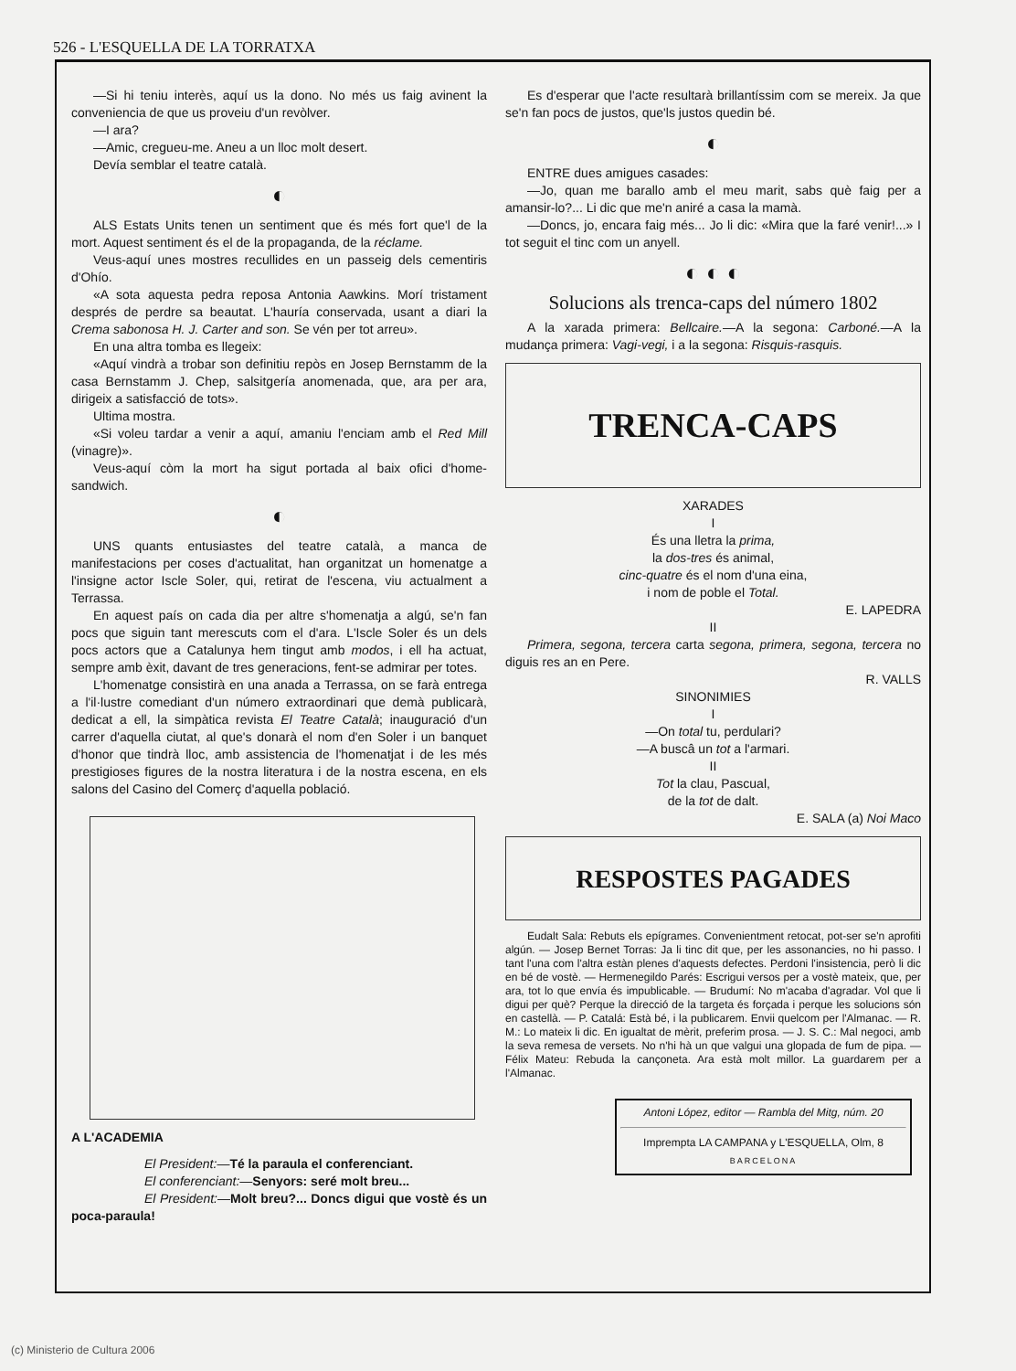526 - L'ESQUELLA DE LA TORRATXA
—Si hi teniu interès, aquí us la dono. No més us faig avinent la conveniencia de que us proveiu d'un revòlver.
—I ara?
—Amic, cregueu-me. Aneu a un lloc molt desert.
Devía semblar el teatre català.
◐
ALS Estats Units tenen un sentiment que és més fort que'l de la mort. Aquest sentiment és el de la propaganda, de la réclame.
Veus-aquí unes mostres recullides en un passeig dels cementiris d'Ohío.
«A sota aquesta pedra reposa Antonia Aawkins. Morí tristament després de perdre sa beautat. L'hauría conservada, usant a diari la Crema sabonosa H. J. Carter and son. Se vén per tot arreu».
En una altra tomba es llegeix:
«Aquí vindrà a trobar son definitiu repòs en Josep Bernstamm de la casa Bernstamm J. Chep, salsitgería anomenada, que, ara per ara, dirigeix a satisfacció de tots».
Ultima mostra.
«Si voleu tardar a venir a aquí, amaniu l'enciam amb el Red Mill (vinagre)».
Veus-aquí còm la mort ha sigut portada al baix ofici d'home-sandwich.
◐
UNS quants entusiastes del teatre català, a manca de manifestacions per coses d'actualitat, han organitzat un homenatge a l'insigne actor Iscle Soler, qui, retirat de l'escena, viu actualment a Terrassa.
En aquest país on cada dia per altre s'homenatja a algú, se'n fan pocs que siguin tant merescuts com el d'ara. L'Iscle Soler és un dels pocs actors que a Catalunya hem tingut amb modos, i ell ha actuat, sempre amb èxit, davant de tres generacions, fent-se admirar per totes.
L'homenatge consistirà en una anada a Terrassa, on se farà entrega a l'il·lustre comediant d'un número extraordinari que demà publicarà, dedicat a ell, la simpàtica revista El Teatre Català; inauguració d'un carrer d'aquella ciutat, al que's donarà el nom d'en Soler i un banquet d'honor que tindrà lloc, amb assistencia de l'homenatjat i de les més prestigioses figures de la nostra literatura i de la nostra escena, en els salons del Casino del Comerç d'aquella població.
A L'ACADEMIA
El President:—Té la paraula el conferenciant.
El conferenciant:—Senyors: seré molt breu...
El President:—Molt breu?... Doncs digui que vostè és un poca-paraula!
Es d'esperar que l'acte resultarà brillantíssim com se mereix. Ja que se'n fan pocs de justos, que'ls justos quedin bé.
◐
ENTRE dues amigues casades:
—Jo, quan me barallo amb el meu marit, sabs què faig per a amansir-lo?... Li dic que me'n aniré a casa la mamà.
—Doncs, jo, encara faig més... Jo li dic: «Mira que la faré venir!...» I tot seguit el tinc com un anyell.
◐ ◐ ◐
Solucions als trenca-caps del número 1802
A la xarada primera: Bellcaire.—A la segona: Carboné.—A la mudança primera: Vagi-vegi, i a la segona: Risquis-rasquis.
TRENCA-CAPS
XARADES
I
És una lletra la prima,
la dos-tres és animal,
cinc-quatre és el nom d'una eina,
i nom de poble el Total.
E. LAPEDRA
II
Primera, segona, tercera carta segona, primera, segona, tercera no diguis res an en Pere.
R. VALLS
SINONIMIES
I
—On total tu, perdulari?
—A buscâ un tot a l'armari.
II
Tot la clau, Pascual,
de la tot de dalt.
E. SALA (a) Noi Maco
RESPOSTES PAGADES
Eudalt Sala: Rebuts els epígrames. Convenientment retocat, pot-ser se'n aprofiti algún. — Josep Bernet Torras: Ja li tinc dit que, per les assonancies, no hi passo. I tant l'una com l'altra estàn plenes d'aquests defectes. Perdoni l'insistencia, però li dic en bé de vostè. — Hermenegildo Parés: Escrigui versos per a vostè mateix, que, per ara, tot lo que envía és impublicable. — Brudumí: No m'acaba d'agradar. Vol que li digui per què? Perque la direcció de la targeta és forçada i perque les solucions són en castellà. — P. Catalá: Està bé, i la publicarem. Envii quelcom per l'Almanac. — R. M.: Lo mateix li dic. En igualtat de mèrit, preferim prosa. — J. S. C.: Mal negoci, amb la seva remesa de versets. No n'hi hà un que valgui una glopada de fum de pipa. — Félix Mateu: Rebuda la cançoneta. Ara està molt millor. La guardarem per a l'Almanac.
Antoni López, editor — Rambla del Mitg, núm. 20
Imprempta LA CAMPANA y L'ESQUELLA, Olm, 8
BARCELONA
(c) Ministerio de Cultura 2006